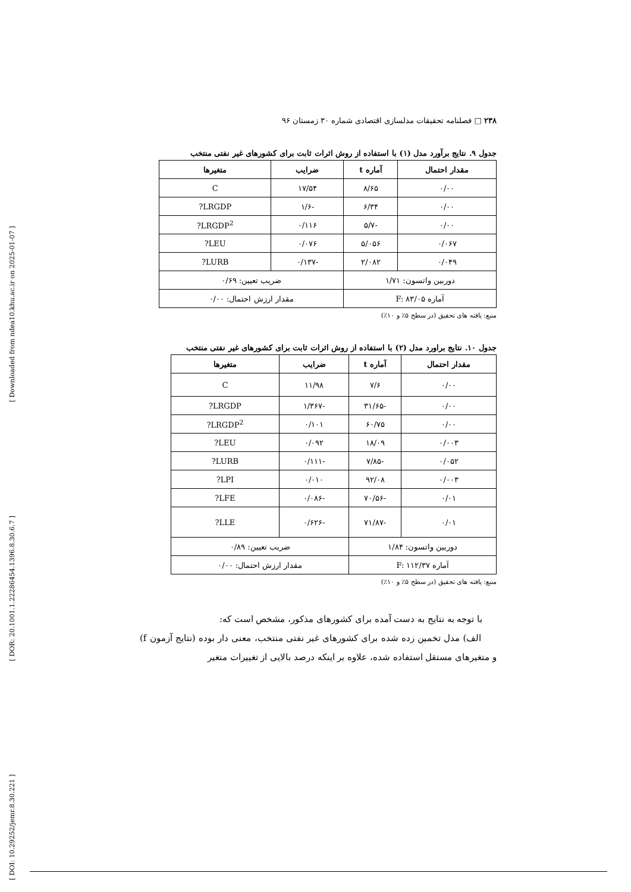[ Downloaded from ndea10.khu.ac.ir on 2025-01-07 ]
[ DOR: 20.1001.1.22286454.1396.8.30.6.7 ]
[ DOI: 10.29252/jemr.8.30.221 ]
۲۳۸ □ فصلنامه تحقیقات مدلسازی اقتصادی شماره ۳۰ زمستان ۹۶
جدول ۹. نتایج برآورد مدل (۱) با استفاده از روش اثرات ثابت برای کشورهای غیر نفتی منتخب
| مقدار احتمال | آماره t | ضرایب | متغیرها |
| --- | --- | --- | --- |
| ۰/۰۰ | ۸/۶۵ | ۱۷/۵۴ | C |
| ۰/۰۰ | ۶/۳۴ | -۱/۶ | LRGDP? |
| ۰/۰۰ | -۵/۷ | ۰/۱۱۶ | LRGDP<sup>2</sup>? |
| ۰/۰۶۷ | ۵/۰۵۶ | ۰/۰۷۶ | LEU? |
| ۰/۰۴۹ | ۲/۰۸۲ | -۰/۱۳۷ | LURB? |
| دوربین واتسون: ۱/۷۱ | | ضریب تعیین: ۰/۶۹ | |
| آماره F: ۸۳/۰۵ | | مقدار ارزش احتمال: ۰/۰۰ | |
منبع: یافته های تحقیق (در سطح ۵٪ و ۱۰٪)
جدول ۱۰. نتایج براورد مدل (۲) با استفاده از روش اثرات ثابت برای کشورهای غیر نفتی منتخب
| مقدار احتمال | آماره t | ضرایب | متغیرها |
| --- | --- | --- | --- |
| ۰/۰۰ | ۷/۶ | ۱۱/۹۸ | C |
| ۰/۰۰ | -۳۱/۶۵ | -۱/۳۶۷ | LRGDP? |
| ۰/۰۰ | ۶۰/۷۵ | ۰/۱۰۱ | LRGDP<sup>2</sup>? |
| ۰/۰۰۳ | ۱۸/۰۹ | ۰/۰۹۲ | LEU? |
| ۰/۰۵۲ | -۷/۸۵ | -۰/۱۱۱ | LURB? |
| ۰/۰۰۳ | ۹۲/۰۸ | ۰/۰۱۰ | LPI? |
| ۰/۰۱ | -۷۰/۵۶ | -۰/۰۸۶ | LFE? |
| ۰/۰۱ | -۷۱/۸۷ | -۰/۶۲۶ | LLE? |
| دوربین واتسون: ۱/۸۴ | | ضریب تعیین: ۰/۸۹ | |
| آماره F: ۱۱۲/۳۷ | | مقدار ارزش احتمال: ۰/۰۰ | |
منبع: یافته های تحقیق (در سطح ۵٪ و ۱۰٪)
با توجه به نتایج به دست آمده برای کشورهای مذکور، مشخص است که:
الف) مدل تخمین زده شده برای کشورهای غیر نفتی منتخب، معنی دار بوده (نتایج آزمون f) و متغیرهای مستقل استفاده شده، علاوه بر اینکه درصد بالایی از تغییرات متغیر